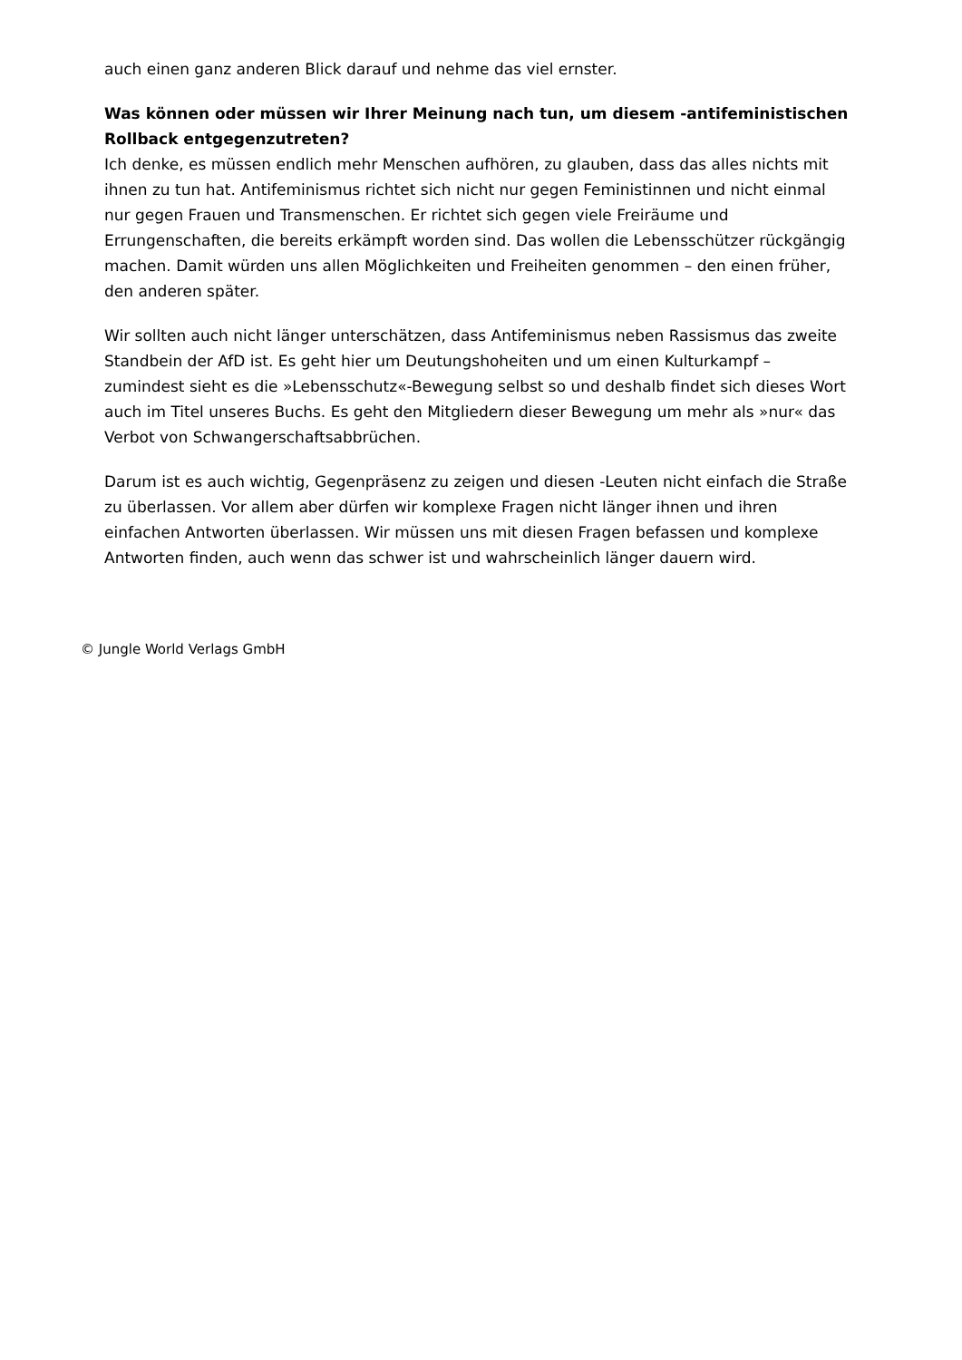auch einen ganz anderen Blick darauf und nehme das viel ernster.
Was können oder müssen wir Ihrer Meinung nach tun, um diesem -antifeministischen Rollback entgegenzutreten?
Ich denke, es müssen endlich mehr Menschen aufhören, zu glauben, dass das alles nichts mit ihnen zu tun hat. Antifeminismus richtet sich nicht nur gegen Feministinnen und nicht einmal nur gegen Frauen und Transmenschen. Er richtet sich gegen viele Freiräume und Errungenschaften, die bereits erkämpft worden sind. Das wollen die Lebensschützer rückgängig machen. Damit würden uns allen Möglichkeiten und Freiheiten genommen – den einen früher, den anderen später.
Wir sollten auch nicht länger unterschätzen, dass Antifeminismus neben Rassismus das zweite Standbein der AfD ist. Es geht hier um Deutungshoheiten und um einen Kulturkampf – zumindest sieht es die »Lebensschutz«-Bewegung selbst so und deshalb findet sich dieses Wort auch im Titel unseres Buchs. Es geht den Mitgliedern dieser Bewegung um mehr als »nur« das Verbot von Schwangerschaftsabbrüchen.
Darum ist es auch wichtig, Gegenpräsenz zu zeigen und diesen -Leuten nicht einfach die Straße zu überlassen. Vor allem aber dürfen wir komplexe Fragen nicht länger ihnen und ihren einfachen Antworten überlassen. Wir müssen uns mit diesen Fragen befassen und komplexe Antworten finden, auch wenn das schwer ist und wahrscheinlich länger dauern wird.
© Jungle World Verlags GmbH